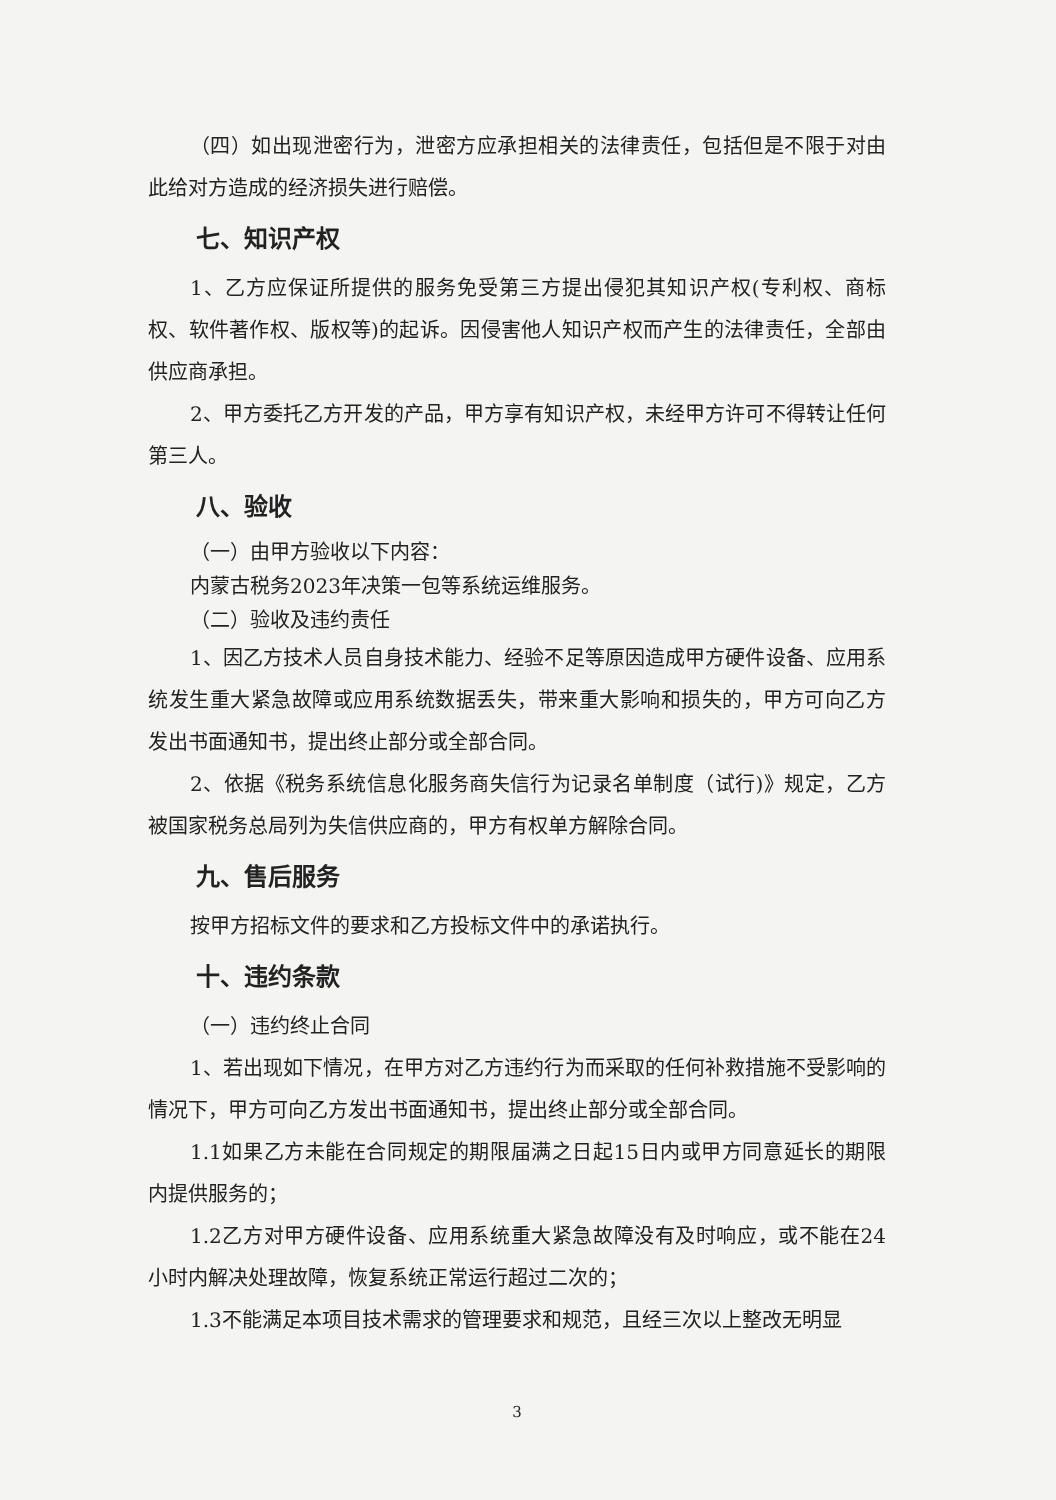（四）如出现泄密行为，泄密方应承担相关的法律责任，包括但是不限于对由此给对方造成的经济损失进行赔偿。
七、知识产权
1、乙方应保证所提供的服务免受第三方提出侵犯其知识产权(专利权、商标权、软件著作权、版权等)的起诉。因侵害他人知识产权而产生的法律责任，全部由供应商承担。
2、甲方委托乙方开发的产品，甲方享有知识产权，未经甲方许可不得转让任何第三人。
八、验收
（一）由甲方验收以下内容：
内蒙古税务2023年决策一包等系统运维服务。
（二）验收及违约责任
1、因乙方技术人员自身技术能力、经验不足等原因造成甲方硬件设备、应用系统发生重大紧急故障或应用系统数据丢失，带来重大影响和损失的，甲方可向乙方发出书面通知书，提出终止部分或全部合同。
2、依据《税务系统信息化服务商失信行为记录名单制度（试行)》规定，乙方被国家税务总局列为失信供应商的，甲方有权单方解除合同。
九、售后服务
按甲方招标文件的要求和乙方投标文件中的承诺执行。
十、违约条款
（一）违约终止合同
1、若出现如下情况，在甲方对乙方违约行为而采取的任何补救措施不受影响的情况下，甲方可向乙方发出书面通知书，提出终止部分或全部合同。
1.1如果乙方未能在合同规定的期限届满之日起15日内或甲方同意延长的期限内提供服务的；
1.2乙方对甲方硬件设备、应用系统重大紧急故障没有及时响应，或不能在24小时内解决处理故障，恢复系统正常运行超过二次的；
1.3不能满足本项目技术需求的管理要求和规范，且经三次以上整改无明显
3